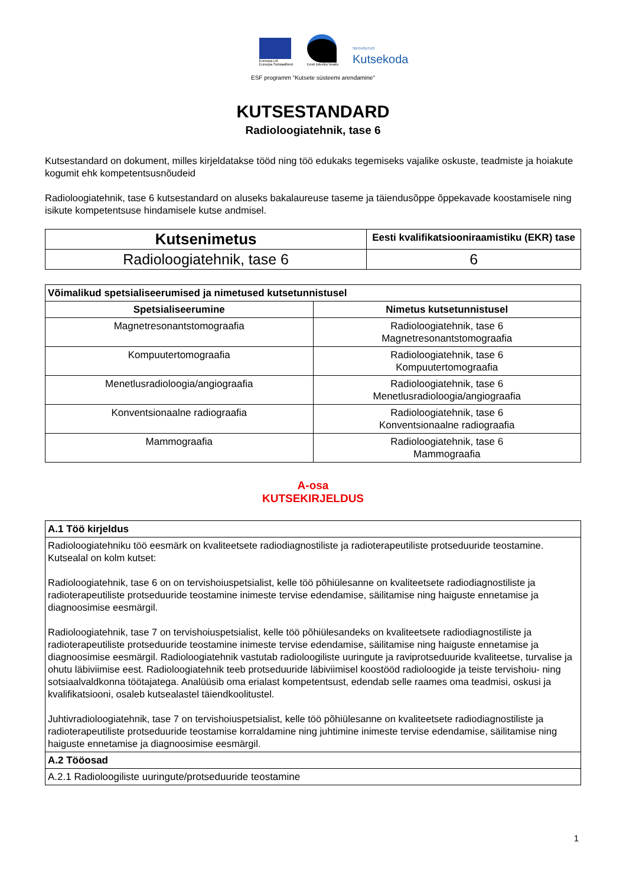Euroopa Liit
Euroopa Sotsiaalfond
Eesti tuleviku heaks
SIHTASUTUS
Kutsekoda
ESF programm "Kutsete süsteemi arendamine"
KUTSESTANDARD
Radioloogiatehnik, tase 6
Kutsestandard on dokument, milles kirjeldatakse tööd ning töö edukaks tegemiseks vajalike oskuste, teadmiste ja hoiakute kogumit ehk kompetentsusnõudeid
Radioloogiatehnik, tase 6 kutsestandard on aluseks bakalaureuse taseme ja täiendusõppe õppekavade koostamisele ning isikute kompetentsuse hindamisele kutse andmisel.
| Kutsenimetus | Eesti kvalifikatsiooniraamistiku (EKR) tase |
| --- | --- |
| Radioloogiatehnik, tase 6 | 6 |
| Võimalikud spetsialiseerumised ja nimetused kutsetunnistusel | |
| --- | --- |
| Spetsialiseerumine | Nimetus kutsetunnistusel |
| Magnetresonantstomograafia | Radioloogiatehnik, tase 6 Magnetresonantstomograafia |
| Kompuutertomograafia | Radioloogiatehnik, tase 6 Kompuutertomograafia |
| Menetlusradioloogia/angiograafia | Radioloogiatehnik, tase 6 Menetlusradioloogia/angiograafia |
| Konventsionaalne radiograafia | Radioloogiatehnik, tase 6 Konventsionaalne radiograafia |
| Mammograafia | Radioloogiatehnik, tase 6 Mammograafia |
A-osa
KUTSEKIRJELDUS
| A.1 Töö kirjeldus |
| --- |
| Radioloogiatehniku töö eesmärk on kvaliteetsete radiodiagnostiliste ja radioterapeutiliste protseduuride teostamine. Kutsealal on kolm kutset: Radioloogiatehnik, tase 6 on on tervishoiuspetsialist, kelle töö põhiülesanne on kvaliteetsete radiodiagnostiliste ja radioterapeutiliste protseduuride teostamine inimeste tervise edendamise, säilitamise ning haiguste ennetamise ja diagnoosimise eesmärgil. Radioloogiatehnik, tase 7 on tervishoiuspetsialist, kelle töö põhiülesandeks on kvaliteetsete radiodiagnostiliste ja radioterapeutiliste protseduuride teostamine inimeste tervise edendamise, säilitamise ning haiguste ennetamise ja diagnoosimise eesmärgil. Radioloogiatehnik vastutab radioloogiliste uuringute ja raviprotseduuride kvaliteetse, turvalise ja ohutu läbiviimise eest. Radioloogiatehnik teeb protseduuride läbiviimisel koostööd radioloogide ja teiste tervishoiu- ning sotsiaalvaldkonna töötajatega. Analüüsib oma erialast kompetentsust, edendab selle raames oma teadmisi, oskusi ja kvalifikatsiooni, osaleb kutsealastel täiendkoolitustel. Juhtivradioloogiatehnik, tase 7 on tervishoiuspetsialist, kelle töö põhiülesanne on kvaliteetsete radiodiagnostiliste ja radioterapeutiliste protseduuride teostamise korraldamine ning juhtimine inimeste tervise edendamise, säilitamise ning haiguste ennetamise ja diagnoosimise eesmärgil. |
| A.2 Tööosad |
| A.2.1 Radioloogiliste uuringute/protseduuride teostamine |
1